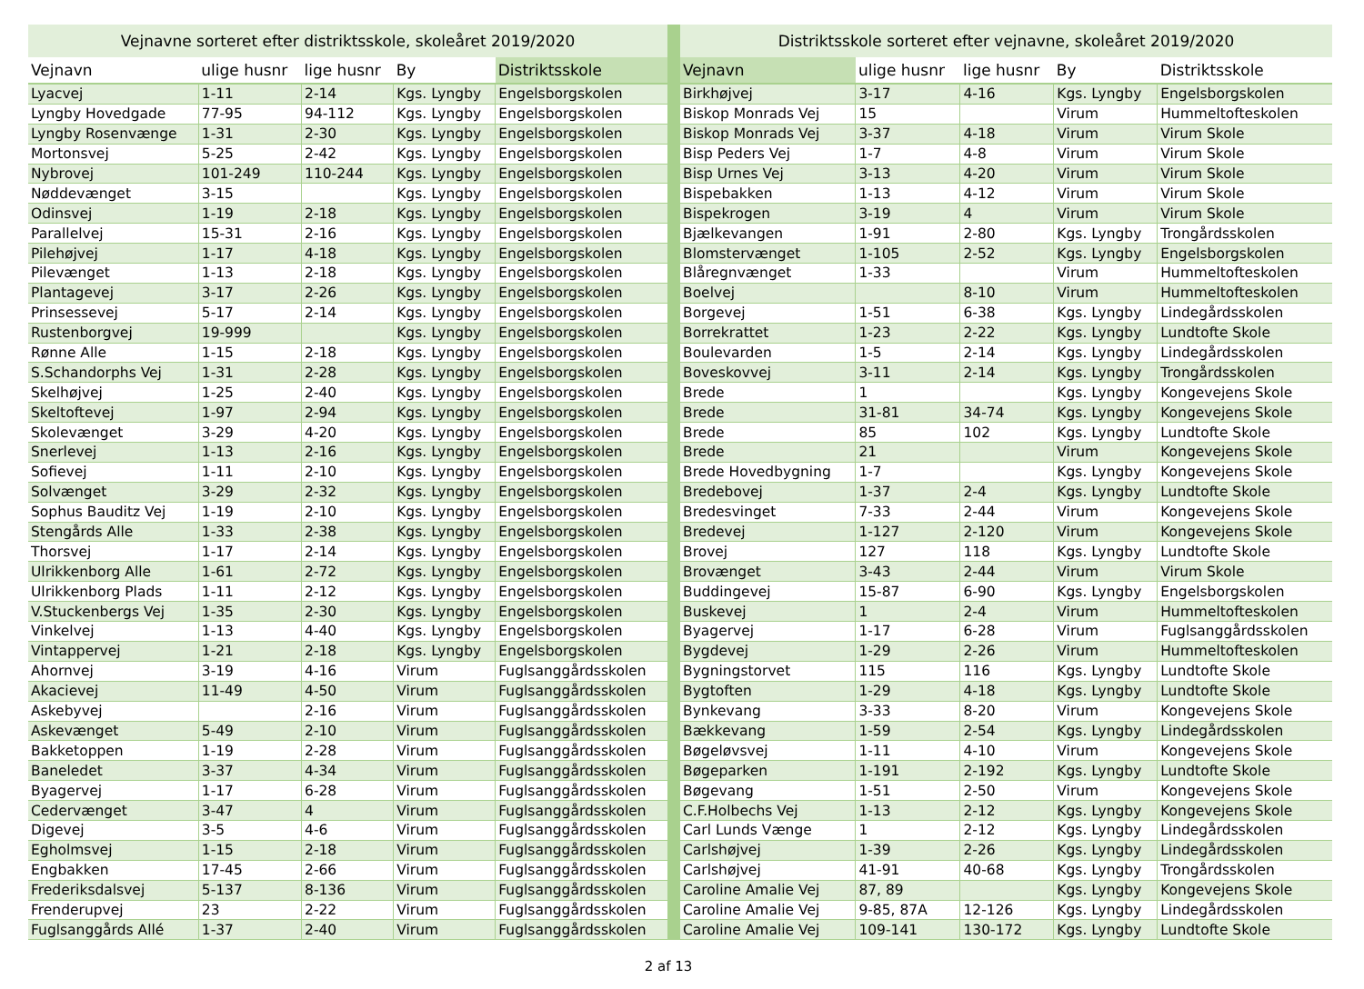| Vejnavne sorteret efter distriktsskole, skoleåret 2019/2020 | | | | |
| --- | --- | --- | --- | --- |
| Vejnavn | ulige husnr | lige husnr | By | Distriktsskole |
| Lyacvej | 1-11 | 2-14 | Kgs. Lyngby | Engelsborgskolen |
| Lyngby Hovedgade | 77-95 | 94-112 | Kgs. Lyngby | Engelsborgskolen |
| Lyngby Rosenvænge | 1-31 | 2-30 | Kgs. Lyngby | Engelsborgskolen |
| Mortonsvej | 5-25 | 2-42 | Kgs. Lyngby | Engelsborgskolen |
| Nybrovej | 101-249 | 110-244 | Kgs. Lyngby | Engelsborgskolen |
| Nøddevænget | 3-15 | | Kgs. Lyngby | Engelsborgskolen |
| Odinsvej | 1-19 | 2-18 | Kgs. Lyngby | Engelsborgskolen |
| Parallelvej | 15-31 | 2-16 | Kgs. Lyngby | Engelsborgskolen |
| Pilehøjvej | 1-17 | 4-18 | Kgs. Lyngby | Engelsborgskolen |
| Pilevænget | 1-13 | 2-18 | Kgs. Lyngby | Engelsborgskolen |
| Plantagevej | 3-17 | 2-26 | Kgs. Lyngby | Engelsborgskolen |
| Prinsessevej | 5-17 | 2-14 | Kgs. Lyngby | Engelsborgskolen |
| Rustenborgvej | 19-999 | | Kgs. Lyngby | Engelsborgskolen |
| Rønne Alle | 1-15 | 2-18 | Kgs. Lyngby | Engelsborgskolen |
| S.Schandorphs Vej | 1-31 | 2-28 | Kgs. Lyngby | Engelsborgskolen |
| Skelhøjvej | 1-25 | 2-40 | Kgs. Lyngby | Engelsborgskolen |
| Skeltoftevej | 1-97 | 2-94 | Kgs. Lyngby | Engelsborgskolen |
| Skolevænget | 3-29 | 4-20 | Kgs. Lyngby | Engelsborgskolen |
| Snerlevej | 1-13 | 2-16 | Kgs. Lyngby | Engelsborgskolen |
| Sofievej | 1-11 | 2-10 | Kgs. Lyngby | Engelsborgskolen |
| Solvænget | 3-29 | 2-32 | Kgs. Lyngby | Engelsborgskolen |
| Sophus Bauditz Vej | 1-19 | 2-10 | Kgs. Lyngby | Engelsborgskolen |
| Stengårds Alle | 1-33 | 2-38 | Kgs. Lyngby | Engelsborgskolen |
| Thorsvej | 1-17 | 2-14 | Kgs. Lyngby | Engelsborgskolen |
| Ulrikkenborg Alle | 1-61 | 2-72 | Kgs. Lyngby | Engelsborgskolen |
| Ulrikkenborg Plads | 1-11 | 2-12 | Kgs. Lyngby | Engelsborgskolen |
| V.Stuckenbergs Vej | 1-35 | 2-30 | Kgs. Lyngby | Engelsborgskolen |
| Vinkelvej | 1-13 | 4-40 | Kgs. Lyngby | Engelsborgskolen |
| Vintappervej | 1-21 | 2-18 | Kgs. Lyngby | Engelsborgskolen |
| Ahornvej | 3-19 | 4-16 | Virum | Fuglsanggårdsskolen |
| Akacievej | 11-49 | 4-50 | Virum | Fuglsanggårdsskolen |
| Askebyvej | | 2-16 | Virum | Fuglsanggårdsskolen |
| Askevænget | 5-49 | 2-10 | Virum | Fuglsanggårdsskolen |
| Bakketoppen | 1-19 | 2-28 | Virum | Fuglsanggårdsskolen |
| Baneledet | 3-37 | 4-34 | Virum | Fuglsanggårdsskolen |
| Byagervej | 1-17 | 6-28 | Virum | Fuglsanggårdsskolen |
| Cedervænget | 3-47 | 4 | Virum | Fuglsanggårdsskolen |
| Digevej | 3-5 | 4-6 | Virum | Fuglsanggårdsskolen |
| Egholmsvej | 1-15 | 2-18 | Virum | Fuglsanggårdsskolen |
| Engbakken | 17-45 | 2-66 | Virum | Fuglsanggårdsskolen |
| Frederiksdalsvej | 5-137 | 8-136 | Virum | Fuglsanggårdsskolen |
| Frenderupvej | 23 | 2-22 | Virum | Fuglsanggårdsskolen |
| Fuglsanggårds Allé | 1-37 | 2-40 | Virum | Fuglsanggårdsskolen |
| Distriktsskole sorteret efter vejnavne, skoleåret 2019/2020 | | | | |
| --- | --- | --- | --- | --- |
| Vejnavn | ulige husnr | lige husnr | By | Distriktsskole |
| Birkhøjvej | 3-17 | 4-16 | Kgs. Lyngby | Engelsborgskolen |
| Biskop Monrads Vej | 15 | | Virum | Hummeltofteskolen |
| Biskop Monrads Vej | 3-37 | 4-18 | Virum | Virum Skole |
| Bisp Peders Vej | 1-7 | 4-8 | Virum | Virum Skole |
| Bisp Urnes Vej | 3-13 | 4-20 | Virum | Virum Skole |
| Bispebakken | 1-13 | 4-12 | Virum | Virum Skole |
| Bispekrogen | 3-19 | 4 | Virum | Virum Skole |
| Bjælkevangen | 1-91 | 2-80 | Kgs. Lyngby | Trongårdsskolen |
| Blomstervænget | 1-105 | 2-52 | Kgs. Lyngby | Engelsborgskolen |
| Blåregnvænget | 1-33 | | Virum | Hummeltofteskolen |
| Boelvej | | 8-10 | Virum | Hummeltofteskolen |
| Borgevej | 1-51 | 6-38 | Kgs. Lyngby | Lindegårdsskolen |
| Borrekrattet | 1-23 | 2-22 | Kgs. Lyngby | Lundtofte Skole |
| Boulevarden | 1-5 | 2-14 | Kgs. Lyngby | Lindegårdsskolen |
| Boveskovvej | 3-11 | 2-14 | Kgs. Lyngby | Trongårdsskolen |
| Brede | 1 | | Kgs. Lyngby | Kongevejens Skole |
| Brede | 31-81 | 34-74 | Kgs. Lyngby | Kongevejens Skole |
| Brede | 85 | 102 | Kgs. Lyngby | Lundtofte Skole |
| Brede | 21 | | Virum | Kongevejens Skole |
| Brede Hovedbygning | 1-7 | | Kgs. Lyngby | Kongevejens Skole |
| Bredebovej | 1-37 | 2-4 | Kgs. Lyngby | Lundtofte Skole |
| Bredesvinget | 7-33 | 2-44 | Virum | Kongevejens Skole |
| Bredevej | 1-127 | 2-120 | Virum | Kongevejens Skole |
| Brovej | 127 | 118 | Kgs. Lyngby | Lundtofte Skole |
| Brovænget | 3-43 | 2-44 | Virum | Virum Skole |
| Buddingevej | 15-87 | 6-90 | Kgs. Lyngby | Engelsborgskolen |
| Buskevej | 1 | 2-4 | Virum | Hummeltofteskolen |
| Byagervej | 1-17 | 6-28 | Virum | Fuglsanggårdsskolen |
| Bygdevej | 1-29 | 2-26 | Virum | Hummeltofteskolen |
| Bygningstorvet | 115 | 116 | Kgs. Lyngby | Lundtofte Skole |
| Bygtoften | 1-29 | 4-18 | Kgs. Lyngby | Lundtofte Skole |
| Bynkevang | 3-33 | 8-20 | Virum | Kongevejens Skole |
| Bækkevang | 1-59 | 2-54 | Kgs. Lyngby | Lindegårdsskolen |
| Bøgeløvsvej | 1-11 | 4-10 | Virum | Kongevejens Skole |
| Bøgeparken | 1-191 | 2-192 | Kgs. Lyngby | Lundtofte Skole |
| Bøgevang | 1-51 | 2-50 | Virum | Kongevejens Skole |
| C.F.Holbechs Vej | 1-13 | 2-12 | Kgs. Lyngby | Kongevejens Skole |
| Carl Lunds Vænge | 1 | 2-12 | Kgs. Lyngby | Lindegårdsskolen |
| Carlshøjvej | 1-39 | 2-26 | Kgs. Lyngby | Lindegårdsskolen |
| Carlshøjvej | 41-91 | 40-68 | Kgs. Lyngby | Trongårdsskolen |
| Caroline Amalie Vej | 87, 89 | | Kgs. Lyngby | Kongevejens Skole |
| Caroline Amalie Vej | 9-85, 87A | 12-126 | Kgs. Lyngby | Lindegårdsskolen |
| Caroline Amalie Vej | 109-141 | 130-172 | Kgs. Lyngby | Lundtofte Skole |
2 af 13